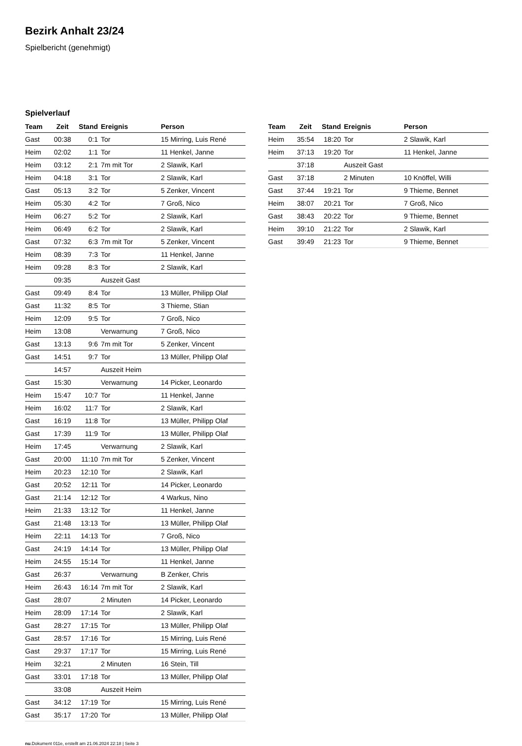Bezirk Anhalt 23/24
Spielbericht (genehmigt)
Spielverlauf
| Team | Zeit | Stand | Ereignis | Person |
| --- | --- | --- | --- | --- |
| Gast | 00:38 | 0:1 | Tor | 15 Mirring, Luis René |
| Heim | 02:02 | 1:1 | Tor | 11 Henkel, Janne |
| Heim | 03:12 | 2:1 | 7m mit Tor | 2 Slawik, Karl |
| Heim | 04:18 | 3:1 | Tor | 2 Slawik, Karl |
| Gast | 05:13 | 3:2 | Tor | 5 Zenker, Vincent |
| Heim | 05:30 | 4:2 | Tor | 7 Groß, Nico |
| Heim | 06:27 | 5:2 | Tor | 2 Slawik, Karl |
| Heim | 06:49 | 6:2 | Tor | 2 Slawik, Karl |
| Gast | 07:32 | 6:3 | 7m mit Tor | 5 Zenker, Vincent |
| Heim | 08:39 | 7:3 | Tor | 11 Henkel, Janne |
| Heim | 09:28 | 8:3 | Tor | 2 Slawik, Karl |
| | 09:35 | | Auszeit Gast | |
| Gast | 09:49 | 8:4 | Tor | 13 Müller, Philipp Olaf |
| Gast | 11:32 | 8:5 | Tor | 3 Thieme, Stian |
| Heim | 12:09 | 9:5 | Tor | 7 Groß, Nico |
| Heim | 13:08 | | Verwarnung | 7 Groß, Nico |
| Gast | 13:13 | 9:6 | 7m mit Tor | 5 Zenker, Vincent |
| Gast | 14:51 | 9:7 | Tor | 13 Müller, Philipp Olaf |
| | 14:57 | | Auszeit Heim | |
| Gast | 15:30 | | Verwarnung | 14 Picker, Leonardo |
| Heim | 15:47 | 10:7 | Tor | 11 Henkel, Janne |
| Heim | 16:02 | 11:7 | Tor | 2 Slawik, Karl |
| Gast | 16:19 | 11:8 | Tor | 13 Müller, Philipp Olaf |
| Gast | 17:39 | 11:9 | Tor | 13 Müller, Philipp Olaf |
| Heim | 17:45 | | Verwarnung | 2 Slawik, Karl |
| Gast | 20:00 | 11:10 | 7m mit Tor | 5 Zenker, Vincent |
| Heim | 20:23 | 12:10 | Tor | 2 Slawik, Karl |
| Gast | 20:52 | 12:11 | Tor | 14 Picker, Leonardo |
| Gast | 21:14 | 12:12 | Tor | 4 Warkus, Nino |
| Heim | 21:33 | 13:12 | Tor | 11 Henkel, Janne |
| Gast | 21:48 | 13:13 | Tor | 13 Müller, Philipp Olaf |
| Heim | 22:11 | 14:13 | Tor | 7 Groß, Nico |
| Gast | 24:19 | 14:14 | Tor | 13 Müller, Philipp Olaf |
| Heim | 24:55 | 15:14 | Tor | 11 Henkel, Janne |
| Gast | 26:37 | | Verwarnung | B Zenker, Chris |
| Heim | 26:43 | 16:14 | 7m mit Tor | 2 Slawik, Karl |
| Gast | 28:07 | | 2 Minuten | 14 Picker, Leonardo |
| Heim | 28:09 | 17:14 | Tor | 2 Slawik, Karl |
| Gast | 28:27 | 17:15 | Tor | 13 Müller, Philipp Olaf |
| Gast | 28:57 | 17:16 | Tor | 15 Mirring, Luis René |
| Gast | 29:37 | 17:17 | Tor | 15 Mirring, Luis René |
| Heim | 32:21 | | 2 Minuten | 16 Stein, Till |
| Gast | 33:01 | 17:18 | Tor | 13 Müller, Philipp Olaf |
| | 33:08 | | Auszeit Heim | |
| Gast | 34:12 | 17:19 | Tor | 15 Mirring, Luis René |
| Gast | 35:17 | 17:20 | Tor | 13 Müller, Philipp Olaf |
| Team | Zeit | Stand | Ereignis | Person |
| --- | --- | --- | --- | --- |
| Heim | 35:54 | 18:20 | Tor | 2 Slawik, Karl |
| Heim | 37:13 | 19:20 | Tor | 11 Henkel, Janne |
| | 37:18 | | Auszeit Gast | |
| Gast | 37:18 | | 2 Minuten | 10 Knöffel, Willi |
| Gast | 37:44 | 19:21 | Tor | 9 Thieme, Bennet |
| Heim | 38:07 | 20:21 | Tor | 7 Groß, Nico |
| Gast | 38:43 | 20:22 | Tor | 9 Thieme, Bennet |
| Heim | 39:10 | 21:22 | Tor | 2 Slawik, Karl |
| Gast | 39:49 | 21:23 | Tor | 9 Thieme, Bennet |
nu.Dokument 011e, erstellt am 21.06.2024 22:18 | Seite 3